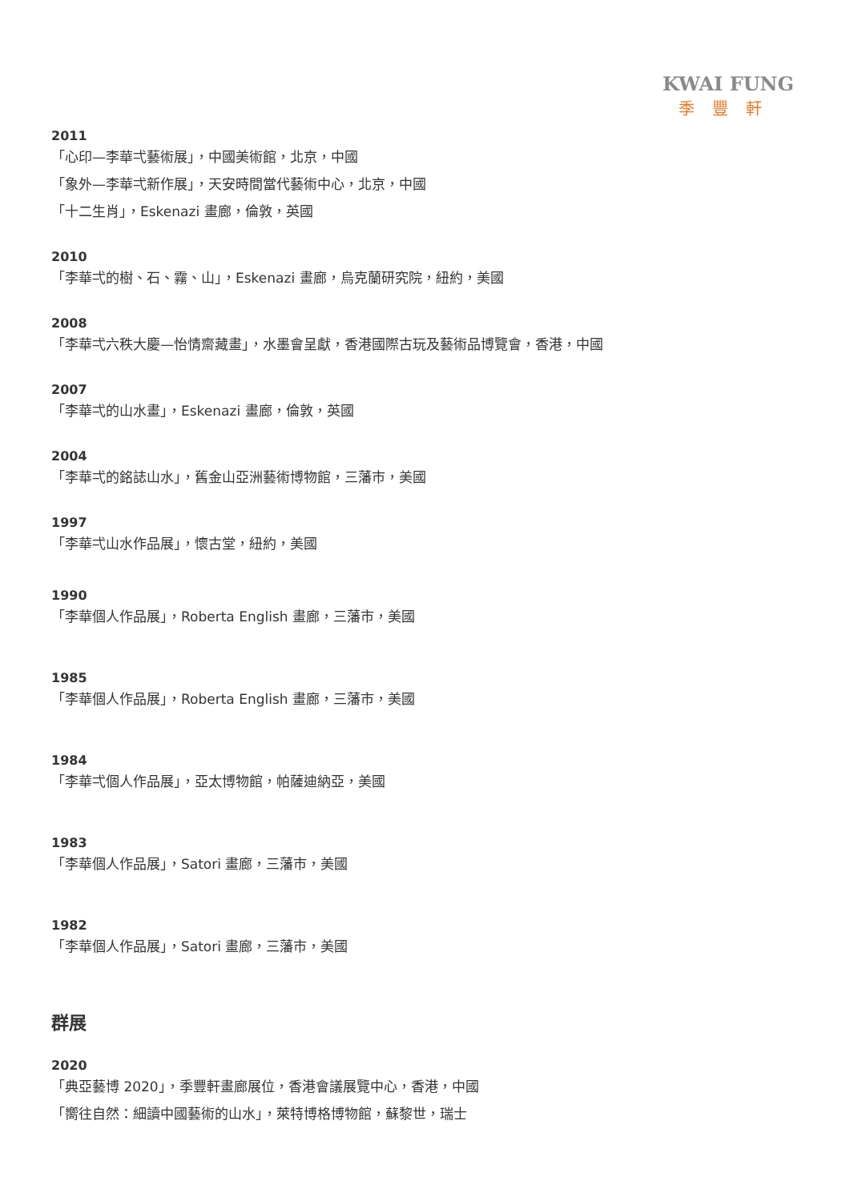KWAI FUNG
季豐軒
2011
「心印—李華弌藝術展」，中國美術館，北京，中國
「象外—李華弌新作展」，天安時間當代藝術中心，北京，中國
「十二生肖」，Eskenazi 畫廊，倫敦，英國
2010
「李華弌的樹、石、霧、山」，Eskenazi 畫廊，烏克蘭研究院，紐約，美國
2008
「李華弌六秩大慶—怡情齋藏畫」，水墨會呈獻，香港國際古玩及藝術品博覽會，香港，中國
2007
「李華弌的山水畫」，Eskenazi 畫廊，倫敦，英國
2004
「李華弌的銘誌山水」，舊金山亞洲藝術博物館，三藩市，美國
1997
「李華弌山水作品展」，懷古堂，紐約，美國
1990
「李華個人作品展」，Roberta English 畫廊，三藩市，美國
1985
「李華個人作品展」，Roberta English 畫廊，三藩市，美國
1984
「李華弌個人作品展」，亞太博物館，帕薩迪納亞，美國
1983
「李華個人作品展」，Satori 畫廊，三藩市，美國
1982
「李華個人作品展」，Satori 畫廊，三藩市，美國
群展
2020
「典亞藝博 2020」，季豐軒畫廊展位，香港會議展覽中心，香港，中國
「嚮往自然：細讀中國藝術的山水」，萊特博格博物館，蘇黎世，瑞士